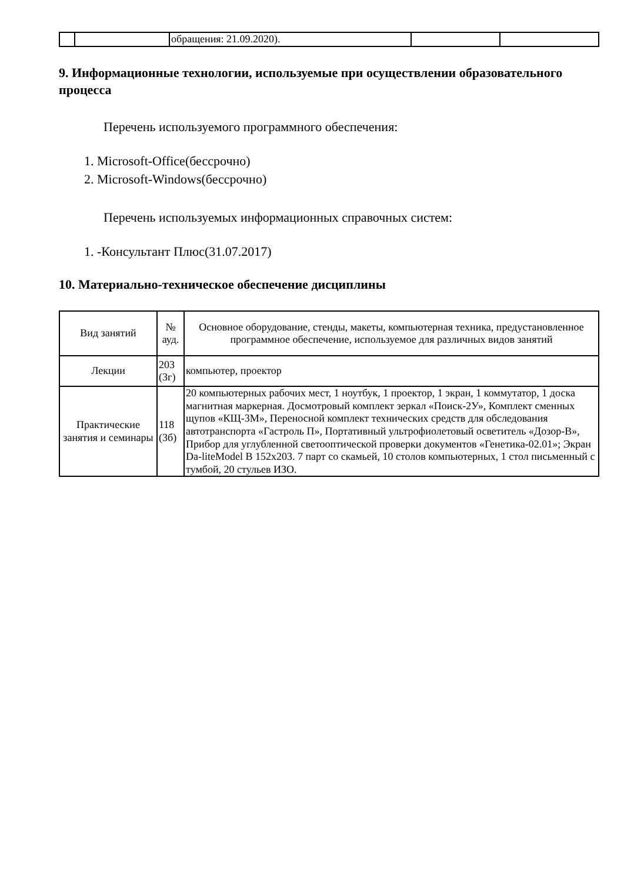| | | обращения: 21.09.2020). | | |
9. Информационные технологии, используемые при осуществлении образовательного процесса
Перечень используемого программного обеспечения:
1. Microsoft-Office(бессрочно)
2. Microsoft-Windows(бессрочно)
Перечень используемых информационных справочных систем:
1. -Консультант Плюс(31.07.2017)
10. Материально-техническое обеспечение дисциплины
| Вид занятий | № ауд. | Основное оборудование, стенды, макеты, компьютерная техника, предустановленное программное обеспечение, используемое для различных видов занятий |
| --- | --- | --- |
| Лекции | 203 (3г) | компьютер, проектор |
| Практические занятия и семинары | 118 (3б) | 20 компьютерных рабочих мест, 1 ноутбук, 1 проектор, 1 экран, 1 коммутатор, 1 доска магнитная маркерная. Досмотровый комплект зеркал «Поиск-2У», Комплект сменных щупов «КЩ-3М», Переносной комплект технических средств для обследования автотранспорта «Гастроль П», Портативный ультрофиолетовый осветитель «Дозор-В», Прибор для углубленной светооптической проверки документов «Генетика-02.01»; Экран Da-liteModel B 152x203. 7 парт со скамьей, 10 столов компьютерных, 1 стол письменный с тумбой, 20 стульев ИЗО. |